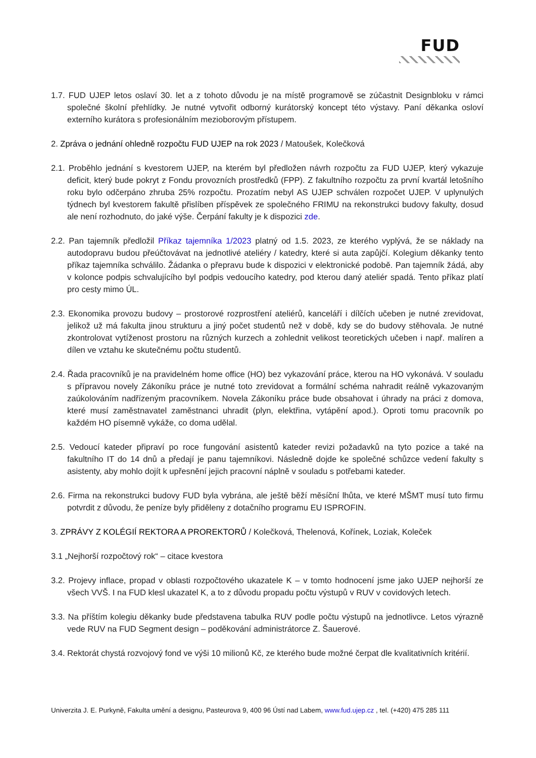FUD
1.7. FUD UJEP letos oslaví 30. let a z tohoto důvodu je na místě programově se zúčastnit Designbloku v rámci společné školní přehlídky. Je nutné vytvořit odborný kurátorský koncept této výstavy. Paní děkanka osloví externího kurátora s profesionálním mezioborovým přístupem.
2. Zpráva o jednání ohledně rozpočtu FUD UJEP na rok 2023 / Matoušek, Kolečková
2.1. Proběhlo jednání s kvestorem UJEP, na kterém byl předložen návrh rozpočtu za FUD UJEP, který vykazuje deficit, který bude pokryt z Fondu provozních prostředků (FPP). Z fakultního rozpočtu za první kvartál letošního roku bylo odčerpáno zhruba 25% rozpočtu. Prozatím nebyl AS UJEP schválen rozpočet UJEP. V uplynulých týdnech byl kvestorem fakultě přislíben příspěvek ze společného FRIMU na rekonstrukci budovy fakulty, dosud ale není rozhodnuto, do jaké výše. Čerpání fakulty je k dispozici zde.
2.2. Pan tajemník předložil Příkaz tajemníka 1/2023 platný od 1.5. 2023, ze kterého vyplývá, že se náklady na autodopravu budou přeúčtovávat na jednotlivé ateliéry / katedry, které si auta zapůjčí. Kolegium děkanky tento příkaz tajemníka schválilo. Žádanka o přepravu bude k dispozici v elektronické podobě. Pan tajemník žádá, aby v kolonce podpis schvalujícího byl podpis vedoucího katedry, pod kterou daný ateliér spadá. Tento příkaz platí pro cesty mimo ÚL.
2.3. Ekonomika provozu budovy – prostorové rozprostření ateliérů, kanceláří i dílčích učeben je nutné zrevidovat, jelikož už má fakulta jinou strukturu a jiný počet studentů než v době, kdy se do budovy stěhovala. Je nutné zkontrolovat vytíženost prostoru na různých kurzech a zohlednit velikost teoretických učeben i např. malíren a dílen ve vztahu ke skutečnému počtu studentů.
2.4. Řada pracovníků je na pravidelném home office (HO) bez vykazování práce, kterou na HO vykonává. V souladu s přípravou novely Zákoníku práce je nutné toto zrevidovat a formální schéma nahradit reálně vykazovaným zaúkolováním nadřízeným pracovníkem. Novela Zákoníku práce bude obsahovat i úhrady na práci z domova, které musí zaměstnavatel zaměstnanci uhradit (plyn, elektřina, vytápění apod.). Oproti tomu pracovník po každém HO písemně vykáže, co doma udělal.
2.5. Vedoucí kateder připraví po roce fungování asistentů kateder revizi požadavků na tyto pozice a také na fakultního IT do 14 dnů a předají je panu tajemníkovi. Následně dojde ke společné schůzce vedení fakulty s asistenty, aby mohlo dojít k upřesnění jejich pracovní náplně v souladu s potřebami kateder.
2.6. Firma na rekonstrukci budovy FUD byla vybrána, ale ještě běží měsíční lhůta, ve které MŠMT musí tuto firmu potvrdit z důvodu, že peníze byly přiděleny z dotačního programu EU ISPROFIN.
3. ZPRÁVY Z KOLÉGIÍ REKTORA A PROREKTORŮ / Kolečková, Thelenová, Kořínek, Loziak, Koleček
3.1 „Nejhorší rozpočtový rok“ – citace kvestora
3.2. Projevy inflace, propad v oblasti rozpočtového ukazatele K – v tomto hodnocení jsme jako UJEP nejhorší ze všech VVŠ. I na FUD klesl ukazatel K, a to z důvodu propadu počtu výstupů v RUV v covidových letech.
3.3. Na příštím kolegiu děkanky bude představena tabulka RUV podle počtu výstupů na jednotlivce. Letos výrazně vede RUV na FUD Segment design – poděkování administrátorce Z. Šauerové.
3.4. Rektorát chystá rozvojový fond ve výši 10 milionů Kč, ze kterého bude možné čerpat dle kvalitativních kritérií.
Univerzita J. E. Purkyně, Fakulta umění a designu, Pasteurova 9, 400 96 Ústí nad Labem, www.fud.ujep.cz , tel. (+420) 475 285 111